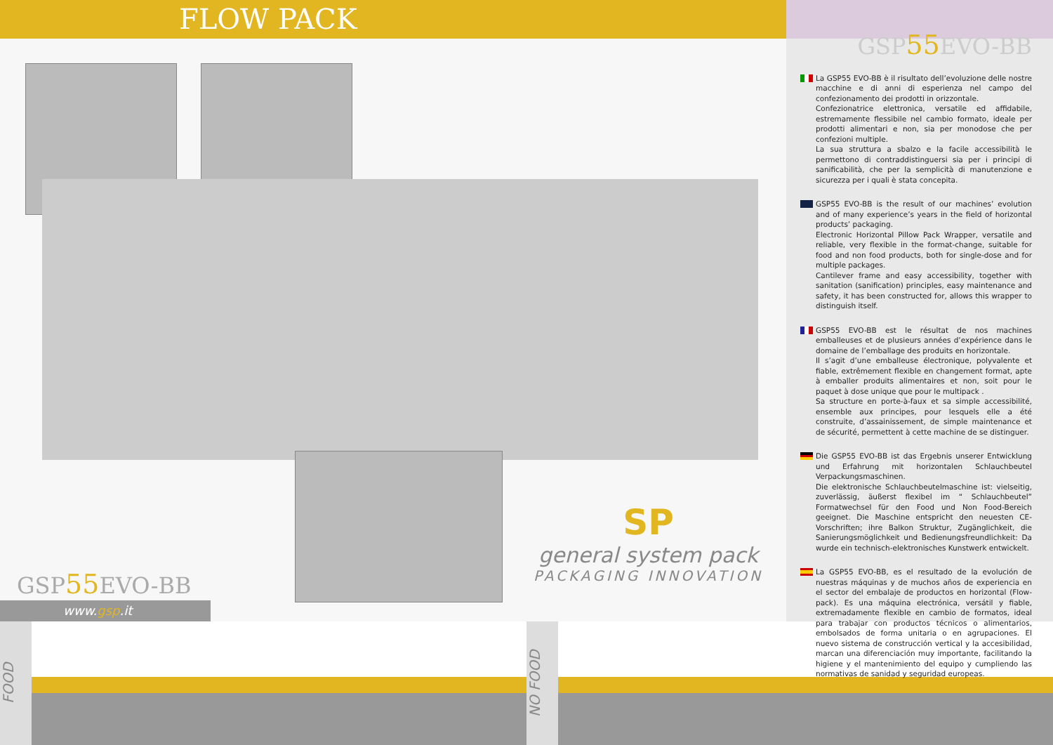FLOW PACK
SP
general system pack
PACKAGING INNOVATION
GSP55 EVO-BB
www.gsp.it
GSP55 EVO-BB
La GSP55 EVO-BB è il risultato dell’evoluzione delle nostre macchine e di anni di esperienza nel campo del confezionamento dei prodotti in orizzontale.
Confezionatrice elettronica, versatile ed affidabile, estremamente flessibile nel cambio formato, ideale per prodotti alimentari e non, sia per monodose che per confezioni multiple.
La sua struttura a sbalzo e la facile accessibilità le permettono di contraddistinguersi sia per i principi di sanificabilità, che per la semplicità di manutenzione e sicurezza per i quali è stata concepita.
GSP55 EVO-BB is the result of our machines’ evolution and of many experience’s years in the field of horizontal products’ packaging.
Electronic Horizontal Pillow Pack Wrapper, versatile and reliable, very flexible in the format-change, suitable for food and non food products, both for single-dose and for multiple packages.
Cantilever frame and easy accessibility, together with sanitation (sanification) principles, easy maintenance and safety, it has been constructed for, allows this wrapper to distinguish itself.
GSP55 EVO-BB est le résultat de nos machines emballeuses et de plusieurs années d’expérience dans le domaine de l’emballage des produits en horizontale.
Il s’agit d’une emballeuse électronique, polyvalente et fiable, extrêmement flexible en changement format, apte à emballer produits alimentaires et non, soit pour le paquet à dose unique que pour le multipack .
Sa structure en porte-à-faux et sa simple accessibilité, ensemble aux principes, pour lesquels elle a été construite, d’assainissement, de simple maintenance et de sécurité, permettent à cette machine de se distinguer.
Die GSP55 EVO-BB ist das Ergebnis unserer Entwicklung und Erfahrung mit horizontalen Schlauchbeutel Verpackungsmaschinen.
Die elektronische Schlauchbeutelmaschine ist: vielseitig, zuverlässig, äußerst flexibel im “ Schlauchbeutel” Formatwechsel für den Food und Non Food-Bereich geeignet. Die Maschine entspricht den neuesten CE-Vorschriften; ihre Balkon Struktur, Zugänglichkeit, die Sanierungsmöglichkeit und Bedienungsfreundlichkeit: Da wurde ein technisch-elektronisches Kunstwerk entwickelt.
La GSP55 EVO-BB, es el resultado de la evolución de nuestras máquinas y de muchos años de experiencia en el sector del embalaje de productos en horizontal (Flow-pack). Es una máquina electrónica, versátil y fiable, extremadamente flexible en cambio de formatos, ideal para trabajar con productos técnicos o alimentarios, embolsados de forma unitaria o en agrupaciones. El nuevo sistema de construcción vertical y la accesibilidad, marcan una diferenciación muy importante, facilitando la higiene y el mantenimiento del equipo y cumpliendo las normativas de sanidad y seguridad europeas.
FOOD
NO FOOD